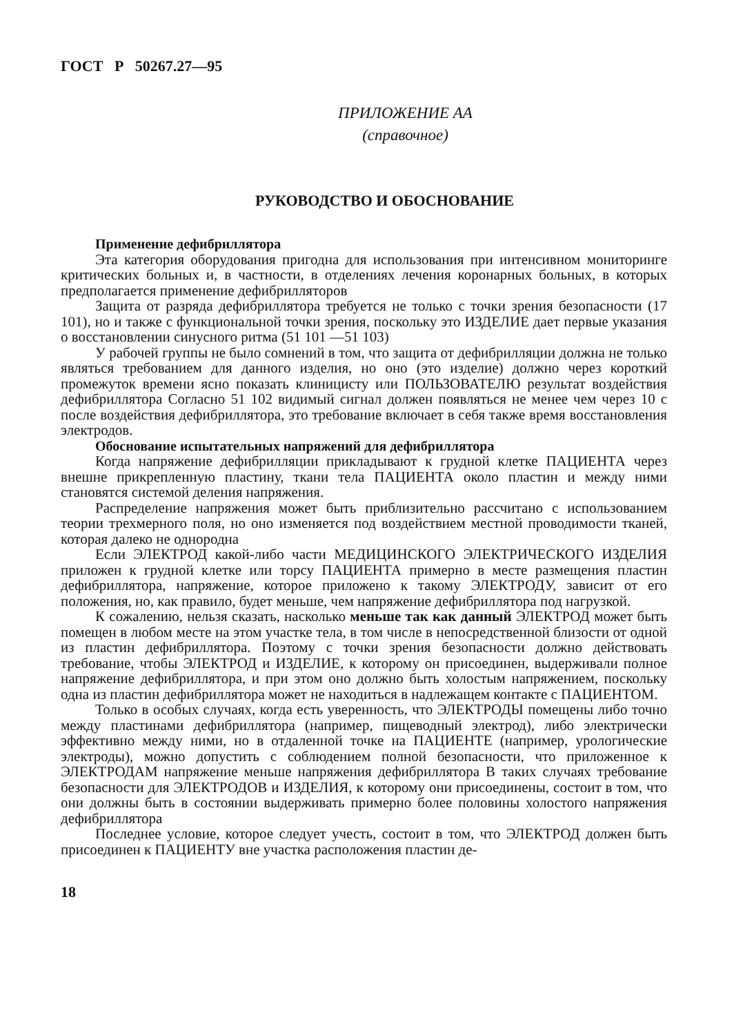ГОСТ Р 50267.27—95
ПРИЛОЖЕНИЕ АА
(справочное)
РУКОВОДСТВО И ОБОСНОВАНИЕ
Применение дефибриллятора
Эта категория оборудования пригодна для использования при интенсивном мониторинге критических больных и, в частности, в отделениях лечения коронарных больных, в которых предполагается применение дефибрилляторов
Защита от разряда дефибриллятора требуется не только с точки зрения безопасности (17 101), но и также с функциональной точки зрения, поскольку это ИЗДЕЛИЕ дает первые указания о восстановлении синусного ритма (51 101 —51 103)
У рабочей группы не было сомнений в том, что защита от дефибрилляции должна не только являться требованием для данного изделия, но оно (это изделие) должно через короткий промежуток времени ясно показать клиницисту или ПОЛЬЗОВАТЕЛЮ результат воздействия дефибриллятора Согласно 51 102 видимый сигнал должен появляться не менее чем через 10 с после воздействия дефибриллятора, это требование включает в себя также время восстановления электродов.
Обоснование испытательных напряжений для дефибриллятора
Когда напряжение дефибрилляции прикладывают к грудной клетке ПАЦИЕНТА через внешне прикрепленную пластину, ткани тела ПАЦИЕНТА около пластин и между ними становятся системой деления напряжения.
Распределение напряжения может быть приблизительно рассчитано с использованием теории трехмерного поля, но оно изменяется под воздействием местной проводимости тканей, которая далеко не однородна
Если ЭЛЕКТРОД какой-либо части МЕДИЦИНСКОГО ЭЛЕКТРИЧЕСКОГО ИЗДЕЛИЯ приложен к грудной клетке или торсу ПАЦИЕНТА примерно в месте размещения пластин дефибриллятора, напряжение, которое приложено к такому ЭЛЕКТРОДУ, зависит от его положения, но, как правило, будет меньше, чем напряжение дефибриллятора под нагрузкой.
К сожалению, нельзя сказать, насколько меньше так как данный ЭЛЕКТРОД может быть помещен в любом месте на этом участке тела, в том числе в непосредственной близости от одной из пластин дефибриллятора. Поэтому с точки зрения безопасности должно действовать требование, чтобы ЭЛЕКТРОД и ИЗДЕЛИЕ, к которому он присоединен, выдерживали полное напряжение дефибриллятора, и при этом оно должно быть холостым напряжением, поскольку одна из пластин дефибриллятора может не находиться в надлежащем контакте с ПАЦИЕНТОМ.
Только в особых случаях, когда есть уверенность, что ЭЛЕКТРОДЫ помещены либо точно между пластинами дефибриллятора (например, пищеводный электрод), либо электрически эффективно между ними, но в отдаленной точке на ПАЦИЕНТЕ (например, урологические электроды), можно допустить с соблюдением полной безопасности, что приложенное к ЭЛЕКТРОДАМ напряжение меньше напряжения дефибриллятора В таких случаях требование безопасности для ЭЛЕКТРОДОВ и ИЗДЕЛИЯ, к которому они присоединены, состоит в том, что они должны быть в состоянии выдерживать примерно более половины холостого напряжения дефибриллятора
Последнее условие, которое следует учесть, состоит в том, что ЭЛЕКТРОД должен быть присоединен к ПАЦИЕНТУ вне участка расположения пластин де-
18